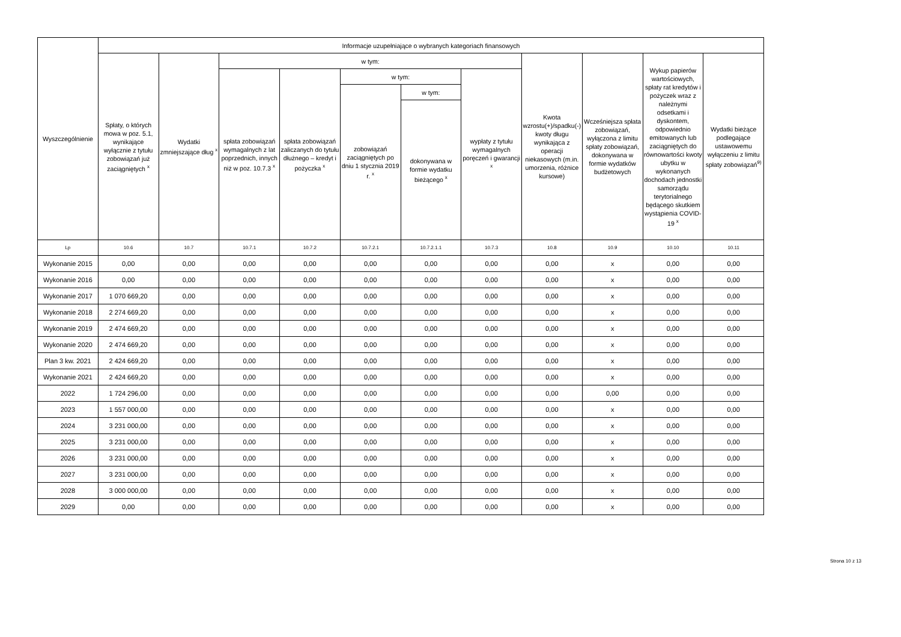| Wyszczególnienie | Informacje uzupełniające o wybranych kategoriach finansowych | | | | | | | | | | |
| --- | --- | --- | --- | --- | --- | --- | --- | --- | --- | --- | --- |
| | Spłaty, o których mowa w poz. 5.1, wynikające wyłącznie z tytułu zobowiązań już zaciągniętych <sup>x</sup> | Wydatki zmniejszające dług <sup>x</sup> | w tym: | | | | | Kwota wzrostu(+)/spadku(-) kwoty długu wynikająca z operacji niekasowych (m.in. umorzenia, różnice kursowe) | Wcześniejsza spłata zobowiązań, wyłączona z limitu spłaty zobowiązań, dokonywana w formie wydatków budżetowych | Wykup papierów wartościowych, spłaty rat kredytów i pożyczek wraz z należnymi odsetkami i dyskontem, odpowiednio emitowanych lub zaciągniętych do równowartości kwoty ubytku w wykonanych dochodach jednostki samorządu terytorialnego będącego skutkiem wystąpienia COVID-19 <sup>x</sup> | Wydatki bieżące podlegające ustawowemu wyłączeniu z limitu spłaty zobowiązań<sup>9)</sup> |
| | | | spłata zobowiązań wymagalnych z lat poprzednich, innych niż w poz. 10.7.3 <sup>x</sup> | spłata zobowiązań zaliczanych do tytułu dłużnego – kredyt i pożyczka <sup>x</sup> | w tym: | | wypłaty z tytułu wymagalnych poręczeń i gwarancji <sup>x</sup> | | | | |
| | | | | | zobowiązań zaciągniętych po dniu 1 stycznia 2019 r. <sup>x</sup> | w tym: | | | | | |
| | | | | | | dokonywana w formie wydatku bieżącego <sup>x</sup> | | | | | |
| Lp | 10.6 | 10.7 | 10.7.1 | 10.7.2 | 10.7.2.1 | 10.7.2.1.1 | 10.7.3 | 10.8 | 10.9 | 10.10 | 10.11 |
| Wykonanie 2015 | 0,00 | 0,00 | 0,00 | 0,00 | 0,00 | 0,00 | 0,00 | 0,00 | x | 0,00 | 0,00 |
| Wykonanie 2016 | 0,00 | 0,00 | 0,00 | 0,00 | 0,00 | 0,00 | 0,00 | 0,00 | x | 0,00 | 0,00 |
| Wykonanie 2017 | 1 070 669,20 | 0,00 | 0,00 | 0,00 | 0,00 | 0,00 | 0,00 | 0,00 | x | 0,00 | 0,00 |
| Wykonanie 2018 | 2 274 669,20 | 0,00 | 0,00 | 0,00 | 0,00 | 0,00 | 0,00 | 0,00 | x | 0,00 | 0,00 |
| Wykonanie 2019 | 2 474 669,20 | 0,00 | 0,00 | 0,00 | 0,00 | 0,00 | 0,00 | 0,00 | x | 0,00 | 0,00 |
| Wykonanie 2020 | 2 474 669,20 | 0,00 | 0,00 | 0,00 | 0,00 | 0,00 | 0,00 | 0,00 | x | 0,00 | 0,00 |
| Plan 3 kw. 2021 | 2 424 669,20 | 0,00 | 0,00 | 0,00 | 0,00 | 0,00 | 0,00 | 0,00 | x | 0,00 | 0,00 |
| Wykonanie 2021 | 2 424 669,20 | 0,00 | 0,00 | 0,00 | 0,00 | 0,00 | 0,00 | 0,00 | x | 0,00 | 0,00 |
| 2022 | 1 724 296,00 | 0,00 | 0,00 | 0,00 | 0,00 | 0,00 | 0,00 | 0,00 | 0,00 | 0,00 | 0,00 |
| 2023 | 1 557 000,00 | 0,00 | 0,00 | 0,00 | 0,00 | 0,00 | 0,00 | 0,00 | x | 0,00 | 0,00 |
| 2024 | 3 231 000,00 | 0,00 | 0,00 | 0,00 | 0,00 | 0,00 | 0,00 | 0,00 | x | 0,00 | 0,00 |
| 2025 | 3 231 000,00 | 0,00 | 0,00 | 0,00 | 0,00 | 0,00 | 0,00 | 0,00 | x | 0,00 | 0,00 |
| 2026 | 3 231 000,00 | 0,00 | 0,00 | 0,00 | 0,00 | 0,00 | 0,00 | 0,00 | x | 0,00 | 0,00 |
| 2027 | 3 231 000,00 | 0,00 | 0,00 | 0,00 | 0,00 | 0,00 | 0,00 | 0,00 | x | 0,00 | 0,00 |
| 2028 | 3 000 000,00 | 0,00 | 0,00 | 0,00 | 0,00 | 0,00 | 0,00 | 0,00 | x | 0,00 | 0,00 |
| 2029 | 0,00 | 0,00 | 0,00 | 0,00 | 0,00 | 0,00 | 0,00 | 0,00 | x | 0,00 | 0,00 |
Strona 10 z 13